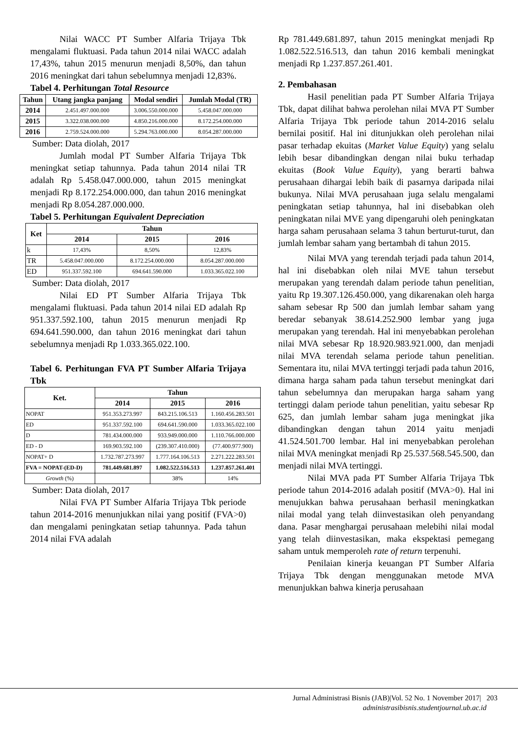Nilai WACC PT Sumber Alfaria Trijaya Tbk mengalami fluktuasi. Pada tahun 2014 nilai WACC adalah 17,43%, tahun 2015 menurun menjadi 8,50%, dan tahun 2016 meningkat dari tahun sebelumnya menjadi 12,83%.
Tabel 4. Perhitungan Total Resource
| Tahun | Utang jangka panjang | Modal sendiri | Jumlah Modal (TR) |
| --- | --- | --- | --- |
| 2014 | 2.451.497.000.000 | 3.006.550.000.000 | 5.458.047.000.000 |
| 2015 | 3.322.038.000.000 | 4.850.216.000.000 | 8.172.254.000.000 |
| 2016 | 2.759.524.000.000 | 5.294.763.000.000 | 8.054.287.000.000 |
Sumber: Data diolah, 2017
Jumlah modal PT Sumber Alfaria Trijaya Tbk meningkat setiap tahunnya. Pada tahun 2014 nilai TR adalah Rp 5.458.047.000.000, tahun 2015 meningkat menjadi Rp 8.172.254.000.000, dan tahun 2016 meningkat menjadi Rp 8.054.287.000.000.
Tabel 5. Perhitungan Equivalent Depreciation
| Ket | Tahun | | |
| --- | --- | --- | --- |
| | 2014 | 2015 | 2016 |
| k | 17,43% | 8,50% | 12,83% |
| TR | 5.458.047.000.000 | 8.172.254.000.000 | 8.054.287.000.000 |
| ED | 951.337.592.100 | 694.641.590.000 | 1.033.365.022.100 |
Sumber: Data diolah, 2017
Nilai ED PT Sumber Alfaria Trijaya Tbk mengalami fluktuasi. Pada tahun 2014 nilai ED adalah Rp 951.337.592.100, tahun 2015 menurun menjadi Rp 694.641.590.000, dan tahun 2016 meningkat dari tahun sebelumnya menjadi Rp 1.033.365.022.100.
Tabel 6. Perhitungan FVA PT Sumber Alfaria Trijaya Tbk
| Ket. | Tahun | | |
| --- | --- | --- | --- |
| | 2014 | 2015 | 2016 |
| NOPAT | 951.353.273.997 | 843.215.106.513 | 1.160.456.283.501 |
| ED | 951.337.592.100 | 694.641.590.000 | 1.033.365.022.100 |
| D | 781.434.000.000 | 933.949.000.000 | 1.110.766.000.000 |
| ED - D | 169.903.592.100 | (239.307.410.000) | (77.400.977.900) |
| NOPAT+ D | 1.732.787.273.997 | 1.777.164.106.513 | 2.271.222.283.501 |
| FVA = NOPAT-(ED-D) | 781.449.681.897 | 1.082.522.516.513 | 1.237.857.261.401 |
| Growth (%) | | 38% | 14% |
Sumber: Data diolah, 2017
Nilai FVA PT Sumber Alfaria Trijaya Tbk periode tahun 2014-2016 menunjukkan nilai yang positif (FVA>0) dan mengalami peningkatan setiap tahunnya. Pada tahun 2014 nilai FVA adalah
Rp 781.449.681.897, tahun 2015 meningkat menjadi Rp 1.082.522.516.513, dan tahun 2016 kembali meningkat menjadi Rp 1.237.857.261.401.
2. Pembahasan
Hasil penelitian pada PT Sumber Alfaria Trijaya Tbk, dapat dilihat bahwa perolehan nilai MVA PT Sumber Alfaria Trijaya Tbk periode tahun 2014-2016 selalu bernilai positif. Hal ini ditunjukkan oleh perolehan nilai pasar terhadap ekuitas (Market Value Equity) yang selalu lebih besar dibandingkan dengan nilai buku terhadap ekuitas (Book Value Equity), yang berarti bahwa perusahaan dihargai lebih baik di pasarnya daripada nilai bukunya. Nilai MVA perusahaan juga selalu mengalami peningkatan setiap tahunnya, hal ini disebabkan oleh peningkatan nilai MVE yang dipengaruhi oleh peningkatan harga saham perusahaan selama 3 tahun berturut-turut, dan jumlah lembar saham yang bertambah di tahun 2015.
Nilai MVA yang terendah terjadi pada tahun 2014, hal ini disebabkan oleh nilai MVE tahun tersebut merupakan yang terendah dalam periode tahun penelitian, yaitu Rp 19.307.126.450.000, yang dikarenakan oleh harga saham sebesar Rp 500 dan jumlah lembar saham yang beredar sebanyak 38.614.252.900 lembar yang juga merupakan yang terendah. Hal ini menyebabkan perolehan nilai MVA sebesar Rp 18.920.983.921.000, dan menjadi nilai MVA terendah selama periode tahun penelitian. Sementara itu, nilai MVA tertinggi terjadi pada tahun 2016, dimana harga saham pada tahun tersebut meningkat dari tahun sebelumnya dan merupakan harga saham yang tertinggi dalam periode tahun penelitian, yaitu sebesar Rp 625, dan jumlah lembar saham juga meningkat jika dibandingkan dengan tahun 2014 yaitu menjadi 41.524.501.700 lembar. Hal ini menyebabkan perolehan nilai MVA meningkat menjadi Rp 25.537.568.545.500, dan menjadi nilai MVA tertinggi.
Nilai MVA pada PT Sumber Alfaria Trijaya Tbk periode tahun 2014-2016 adalah positif (MVA>0). Hal ini menujukkan bahwa perusahaan berhasil meningkatkan nilai modal yang telah diinvestasikan oleh penyandang dana. Pasar menghargai perusahaan melebihi nilai modal yang telah diinvestasikan, maka ekspektasi pemegang saham untuk memperoleh rate of return terpenuhi.
Penilaian kinerja keuangan PT Sumber Alfaria Trijaya Tbk dengan menggunakan metode MVA menunjukkan bahwa kinerja perusahaan
Jurnal Administrasi Bisnis (JAB)|Vol. 52 No. 1 November 2017| 203
administrasibisnis.studentjournal.ub.ac.id